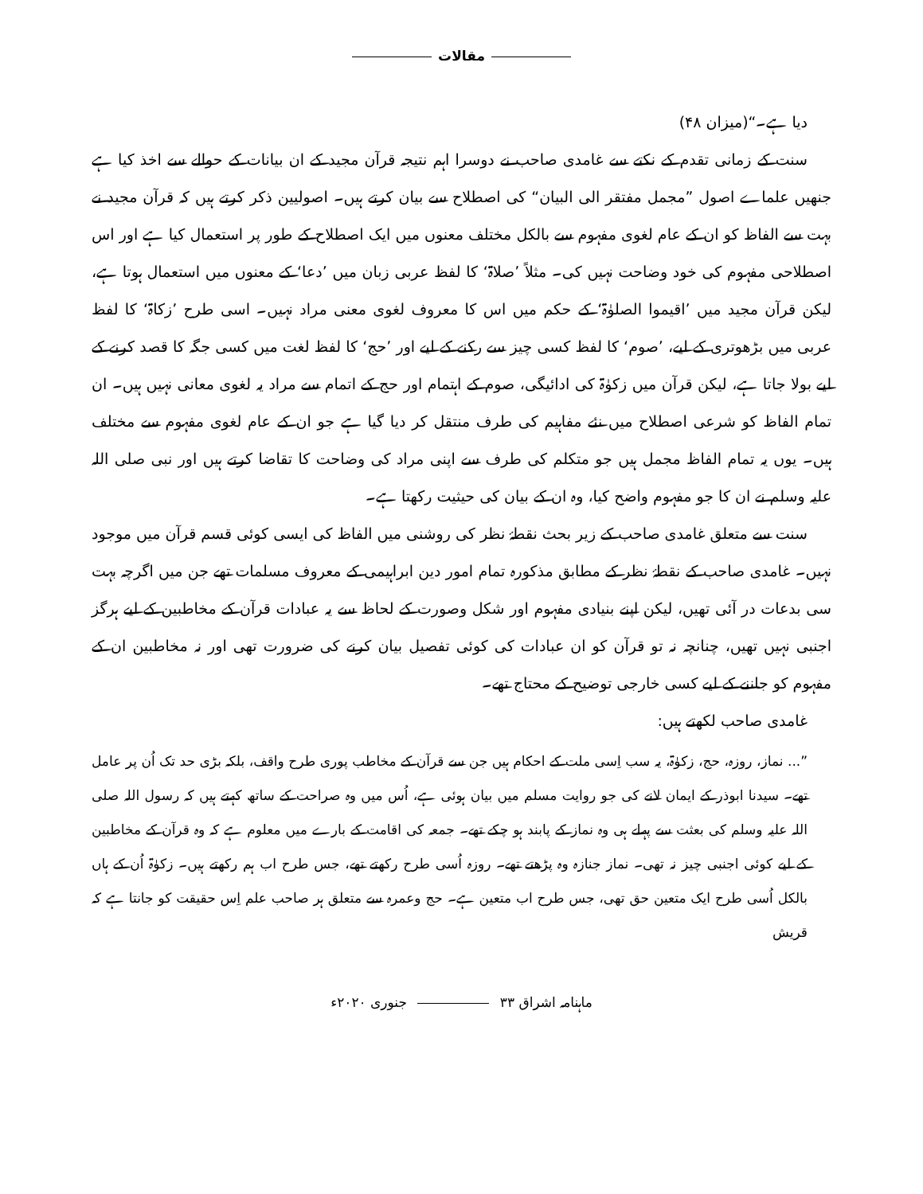مقالات
دیا ہے۔“(میزان ۴۸)
سنت کے زمانی تقدم کے نکتے سے غامدی صاحب نے دوسرا اہم نتیجہ قرآن مجید کے ان بیانات کے حوالے سے اخذ کیا ہے جنھیں علماے اصول ”مجمل مفتقر الی البیان“ کی اصطلاح سے بیان کرتے ہیں۔ اصولیین ذکر کرتے ہیں کہ قرآن مجید نے بہت سے الفاظ کو ان کے عام لغوی مفہوم سے بالکل مختلف معنوں میں ایک اصطلاح کے طور پر استعمال کیا ہے اور اس اصطلاحی مفہوم کی خود وضاحت نہیں کی۔ مثلاً ’صلاۃ‘ کا لفظ عربی زبان میں ’دعا‘ کے معنوں میں استعمال ہوتا ہے، لیکن قرآن مجید میں ’اقیموا الصلوٰۃ‘ کے حکم میں اس کا معروف لغوی معنی مراد نہیں۔ اسی طرح ’زکاۃ‘ کا لفظ عربی میں بڑھوتری کے لیے، ’صوم‘ کا لفظ کسی چیز سے رکنے کے لیے اور ’حج‘ کا لفظ لغت میں کسی جگہ کا قصد کرنے کے لیے بولا جاتا ہے، لیکن قرآن میں زکوٰۃ کی ادائیگی، صوم کے اہتمام اور حج کے اتمام سے مراد یہ لغوی معانی نہیں ہیں۔ ان تمام الفاظ کو شرعی اصطلاح میں نئے مفاہیم کی طرف منتقل کر دیا گیا ہے جو ان کے عام لغوی مفہوم سے مختلف ہیں۔ یوں یہ تمام الفاظ مجمل ہیں جو متکلم کی طرف سے اپنی مراد کی وضاحت کا تقاضا کرتے ہیں اور نبی صلی اللہ علیہ وسلم نے ان کا جو مفہوم واضح کیا، وہ ان کے بیان کی حیثیت رکھتا ہے۔
سنت سے متعلق غامدی صاحب کے زیر بحث نقطۂ نظر کی روشنی میں الفاظ کی ایسی کوئی قسم قرآن میں موجود نہیں۔ غامدی صاحب کے نقطۂ نظر کے مطابق مذکورہ تمام امور دین ابراہیمی کے معروف مسلمات تھے جن میں اگرچہ بہت سی بدعات در آئی تھیں، لیکن اپنے بنیادی مفہوم اور شکل وصورت کے لحاظ سے یہ عبادات قرآن کے مخاطبین کے لیے ہرگز اجنبی نہیں تھیں، چنانچہ نہ تو قرآن کو ان عبادات کی کوئی تفصیل بیان کرنے کی ضرورت تھی اور نہ مخاطبین ان کے مفہوم کو جاننے کے لیے کسی خارجی توضیح کے محتاج تھے۔
غامدی صاحب لکھتے ہیں:
”... نماز، روزہ، حج، زکوٰۃ، یہ سب اِسی ملت کے احکام ہیں جن سے قرآن کے مخاطب پوری طرح واقف، بلکہ بڑی حد تک اُن پر عامل تھے۔ سیدنا ابوذر کے ایمان لانے کی جو روایت مسلم میں بیان ہوئی ہے، اُس میں وہ صراحت کے ساتھ کہتے ہیں کہ رسول اللہ صلی اللہ علیہ وسلم کی بعثت سے پہلے ہی وہ نماز کے پابند ہو چکے تھے۔ جمعہ کی اقامت کے بارے میں معلوم ہے کہ وہ قرآن کے مخاطبین کے لیے کوئی اجنبی چیز نہ تھی۔ نماز جنازہ وہ پڑھتے تھے۔ روزہ اُسی طرح رکھتے تھے، جس طرح اب ہم رکھتے ہیں۔ زکوٰۃ اُن کے ہاں بالکل اُسی طرح ایک متعین حق تھی، جس طرح اب متعین ہے۔ حج وعمرہ سے متعلق ہر صاحب علم اِس حقیقت کو جانتا ہے کہ قریش
ماہنامہ اشراق ۳۳ جنوری ۲۰۲۰ء